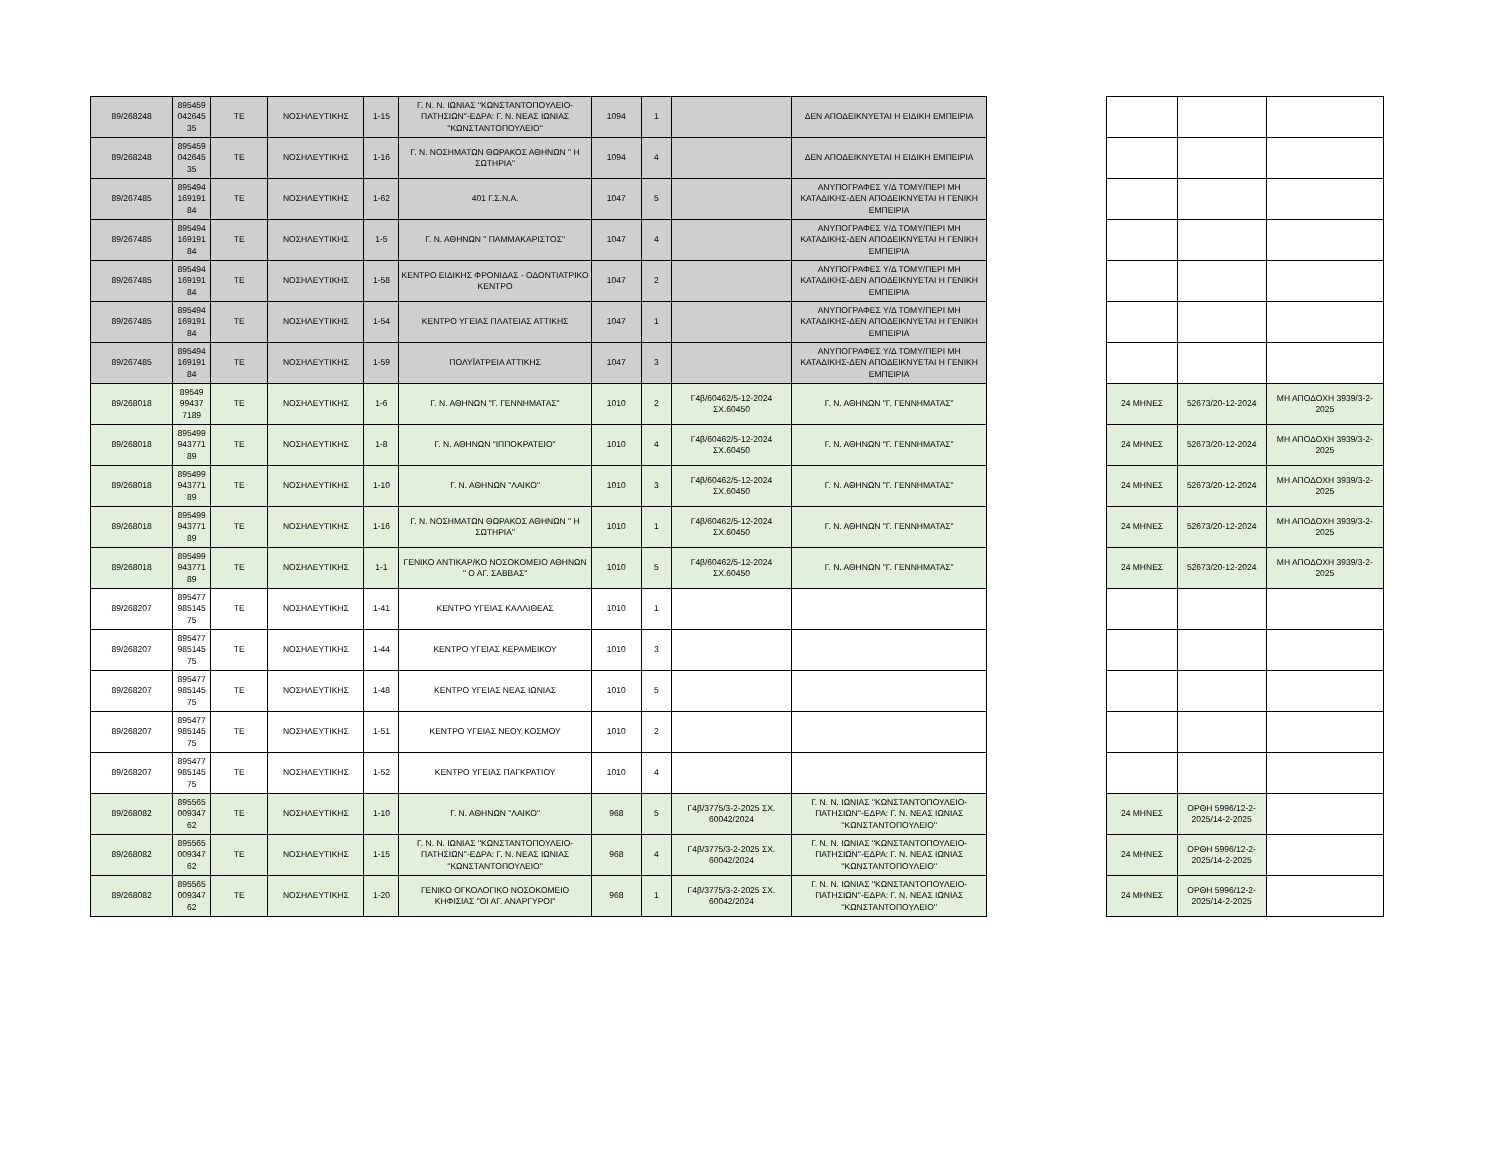| 89/268248 | 895459 042645 35 | ΤΕ | ΝΟΣΗΛΕΥΤΙΚΗΣ | 1-15 | Γ. Ν. Ν. ΙΩΝΙΑΣ ''ΚΩΝΣΤΑΝΤΟΠΟΥΛΕΙΟ-ΠΑΤΗΣΙΩΝ''-ΕΔΡΑ: Γ. Ν. ΝΕΑΣ ΙΩΝΙΑΣ ''ΚΩΝΣΤΑΝΤΟΠΟΥΛΕΙΟ'' | 1094 | 1 | | ΔΕΝ ΑΠΟΔΕΙΚΝΥΕΤΑΙ Η ΕΙΔΙΚΗ ΕΜΠΕΙΡΙΑ | | | | |
| 89/268248 | 895459 042645 35 | ΤΕ | ΝΟΣΗΛΕΥΤΙΚΗΣ | 1-16 | Γ. Ν. ΝΟΣΗΜΑΤΩΝ ΘΩΡΑΚΟΣ ΑΘΗΝΩΝ " Η ΣΩΤΗΡΙΑ" | 1094 | 4 | | ΔΕΝ ΑΠΟΔΕΙΚΝΥΕΤΑΙ Η ΕΙΔΙΚΗ ΕΜΠΕΙΡΙΑ | | | | |
| 89/267485 | 895494 169191 84 | ΤΕ | ΝΟΣΗΛΕΥΤΙΚΗΣ | 1-62 | 401 Γ.Σ.Ν.Α. | 1047 | 5 | | ΑΝΥΠΟΓΡΑΦΕΣ Υ/Δ ΤΟΜΥ/ΠΕΡΙ ΜΗ ΚΑΤΑΔΙΚΗΣ-ΔΕΝ ΑΠΟΔΕΙΚΝΥΕΤΑΙ Η ΓΕΝΙΚΗ ΕΜΠΕΙΡΙΑ | | | | |
| 89/267485 | 895494 169191 84 | ΤΕ | ΝΟΣΗΛΕΥΤΙΚΗΣ | 1-5 | Γ. Ν. ΑΘΗΝΩΝ " ΠΑΜΜΑΚΑΡΙΣΤΟΣ" | 1047 | 4 | | ΑΝΥΠΟΓΡΑΦΕΣ Υ/Δ ΤΟΜΥ/ΠΕΡΙ ΜΗ ΚΑΤΑΔΙΚΗΣ-ΔΕΝ ΑΠΟΔΕΙΚΝΥΕΤΑΙ Η ΓΕΝΙΚΗ ΕΜΠΕΙΡΙΑ | | | | |
| 89/267485 | 895494 169191 84 | ΤΕ | ΝΟΣΗΛΕΥΤΙΚΗΣ | 1-58 | ΚΕΝΤΡΟ ΕΙΔΙΚΗΣ ΦΡΟΝΙΔΑΣ - ΟΔΟΝΤΙΑΤΡΙΚΟ ΚΕΝΤΡΟ | 1047 | 2 | | ΑΝΥΠΟΓΡΑΦΕΣ Υ/Δ ΤΟΜΥ/ΠΕΡΙ ΜΗ ΚΑΤΑΔΙΚΗΣ-ΔΕΝ ΑΠΟΔΕΙΚΝΥΕΤΑΙ Η ΓΕΝΙΚΗ ΕΜΠΕΙΡΙΑ | | | | |
| 89/267485 | 895494 169191 84 | ΤΕ | ΝΟΣΗΛΕΥΤΙΚΗΣ | 1-54 | ΚΕΝΤΡΟ ΥΓΕΙΑΣ ΠΛΑΤΕΙΑΣ ΑΤΤΙΚΗΣ | 1047 | 1 | | ΑΝΥΠΟΓΡΑΦΕΣ Υ/Δ ΤΟΜΥ/ΠΕΡΙ ΜΗ ΚΑΤΑΔΙΚΗΣ-ΔΕΝ ΑΠΟΔΕΙΚΝΥΕΤΑΙ Η ΓΕΝΙΚΗ ΕΜΠΕΙΡΙΑ | | | | |
| 89/267485 | 895494 169191 84 | ΤΕ | ΝΟΣΗΛΕΥΤΙΚΗΣ | 1-59 | ΠΟΛΥΪΑΤΡΕΙΑ ΑΤΤΙΚΗΣ | 1047 | 3 | | ΑΝΥΠΟΓΡΑΦΕΣ Υ/Δ ΤΟΜΥ/ΠΕΡΙ ΜΗ ΚΑΤΑΔΙΚΗΣ-ΔΕΝ ΑΠΟΔΕΙΚΝΥΕΤΑΙ Η ΓΕΝΙΚΗ ΕΜΠΕΙΡΙΑ | | | | |
| 89/268018 | 89549 99437 7189 | ΤΕ | ΝΟΣΗΛΕΥΤΙΚΗΣ | 1-6 | Γ. Ν. ΑΘΗΝΩΝ "Γ. ΓΕΝΝΗΜΑΤΑΣ" | 1010 | 2 | Γ4β/60462/5-12-2024 ΣΧ.60450 | Γ. Ν. ΑΘΗΝΩΝ "Γ. ΓΕΝΝΗΜΑΤΑΣ" | | 24 ΜΗΝΕΣ | 52673/20-12-2024 | ΜΗ ΑΠΟΔΟΧΗ 3939/3-2-2025 |
| 89/268018 | 895499 943771 89 | ΤΕ | ΝΟΣΗΛΕΥΤΙΚΗΣ | 1-8 | Γ. Ν. ΑΘΗΝΩΝ "ΙΠΠΟΚΡΑΤΕΙΟ" | 1010 | 4 | Γ4β/60462/5-12-2024 ΣΧ.60450 | Γ. Ν. ΑΘΗΝΩΝ "Γ. ΓΕΝΝΗΜΑΤΑΣ" | | 24 ΜΗΝΕΣ | 52673/20-12-2024 | ΜΗ ΑΠΟΔΟΧΗ 3939/3-2-2025 |
| 89/268018 | 895499 943771 89 | ΤΕ | ΝΟΣΗΛΕΥΤΙΚΗΣ | 1-10 | Γ. Ν. ΑΘΗΝΩΝ "ΛΑΙΚΟ" | 1010 | 3 | Γ4β/60462/5-12-2024 ΣΧ.60450 | Γ. Ν. ΑΘΗΝΩΝ "Γ. ΓΕΝΝΗΜΑΤΑΣ" | | 24 ΜΗΝΕΣ | 52673/20-12-2024 | ΜΗ ΑΠΟΔΟΧΗ 3939/3-2-2025 |
| 89/268018 | 895499 943771 89 | ΤΕ | ΝΟΣΗΛΕΥΤΙΚΗΣ | 1-16 | Γ. Ν. ΝΟΣΗΜΑΤΩΝ ΘΩΡΑΚΟΣ ΑΘΗΝΩΝ " Η ΣΩΤΗΡΙΑ" | 1010 | 1 | Γ4β/60462/5-12-2024 ΣΧ.60450 | Γ. Ν. ΑΘΗΝΩΝ "Γ. ΓΕΝΝΗΜΑΤΑΣ" | | 24 ΜΗΝΕΣ | 52673/20-12-2024 | ΜΗ ΑΠΟΔΟΧΗ 3939/3-2-2025 |
| 89/268018 | 895499 943771 89 | ΤΕ | ΝΟΣΗΛΕΥΤΙΚΗΣ | 1-1 | ΓΕΝΙΚΟ ΑΝΤΙΚΑΡ/ΚΟ ΝΟΣΟΚΟΜΕΙΟ ΑΘΗΝΩΝ " Ο ΑΓ. ΣΑΒΒΑΣ" | 1010 | 5 | Γ4β/60462/5-12-2024 ΣΧ.60450 | Γ. Ν. ΑΘΗΝΩΝ "Γ. ΓΕΝΝΗΜΑΤΑΣ" | | 24 ΜΗΝΕΣ | 52673/20-12-2024 | ΜΗ ΑΠΟΔΟΧΗ 3939/3-2-2025 |
| 89/268207 | 895477 985145 75 | ΤΕ | ΝΟΣΗΛΕΥΤΙΚΗΣ | 1-41 | ΚΕΝΤΡΟ ΥΓΕΙΑΣ ΚΑΛΛΙΘΕΑΣ | 1010 | 1 | | | | | | |
| 89/268207 | 895477 985145 75 | ΤΕ | ΝΟΣΗΛΕΥΤΙΚΗΣ | 1-44 | ΚΕΝΤΡΟ ΥΓΕΙΑΣ ΚΕΡΑΜΕΙΚΟΥ | 1010 | 3 | | | | | | |
| 89/268207 | 895477 985145 75 | ΤΕ | ΝΟΣΗΛΕΥΤΙΚΗΣ | 1-48 | ΚΕΝΤΡΟ ΥΓΕΙΑΣ ΝΕΑΣ ΙΩΝΙΑΣ | 1010 | 5 | | | | | | |
| 89/268207 | 895477 985145 75 | ΤΕ | ΝΟΣΗΛΕΥΤΙΚΗΣ | 1-51 | ΚΕΝΤΡΟ ΥΓΕΙΑΣ ΝΕΟΥ ΚΟΣΜΟΥ | 1010 | 2 | | | | | | |
| 89/268207 | 895477 985145 75 | ΤΕ | ΝΟΣΗΛΕΥΤΙΚΗΣ | 1-52 | ΚΕΝΤΡΟ ΥΓΕΙΑΣ ΠΑΓΚΡΑΤΙΟΥ | 1010 | 4 | | | | | | |
| 89/268082 | 895565 009347 62 | ΤΕ | ΝΟΣΗΛΕΥΤΙΚΗΣ | 1-10 | Γ. Ν. ΑΘΗΝΩΝ "ΛΑΙΚΟ" | 968 | 5 | Γ4β/3775/3-2-2025 ΣΧ. 60042/2024 | Γ. Ν. Ν. ΙΩΝΙΑΣ ''ΚΩΝΣΤΑΝΤΟΠΟΥΛΕΙΟ-ΠΑΤΗΣΙΩΝ''-ΕΔΡΑ: Γ. Ν. ΝΕΑΣ ΙΩΝΙΑΣ ''ΚΩΝΣΤΑΝΤΟΠΟΥΛΕΙΟ'' | | 24 ΜΗΝΕΣ | ΟΡΘΗ 5996/12-2-2025/14-2-2025 | |
| 89/268082 | 895565 009347 62 | ΤΕ | ΝΟΣΗΛΕΥΤΙΚΗΣ | 1-15 | Γ. Ν. Ν. ΙΩΝΙΑΣ ''ΚΩΝΣΤΑΝΤΟΠΟΥΛΕΙΟ-ΠΑΤΗΣΙΩΝ''-ΕΔΡΑ: Γ. Ν. ΝΕΑΣ ΙΩΝΙΑΣ ''ΚΩΝΣΤΑΝΤΟΠΟΥΛΕΙΟ'' | 968 | 4 | Γ4β/3775/3-2-2025 ΣΧ. 60042/2024 | Γ. Ν. Ν. ΙΩΝΙΑΣ ''ΚΩΝΣΤΑΝΤΟΠΟΥΛΕΙΟ-ΠΑΤΗΣΙΩΝ''-ΕΔΡΑ: Γ. Ν. ΝΕΑΣ ΙΩΝΙΑΣ ''ΚΩΝΣΤΑΝΤΟΠΟΥΛΕΙΟ'' | | 24 ΜΗΝΕΣ | ΟΡΘΗ 5996/12-2-2025/14-2-2025 | |
| 89/268082 | 895565 009347 62 | ΤΕ | ΝΟΣΗΛΕΥΤΙΚΗΣ | 1-20 | ΓΕΝΙΚΟ ΟΓΚΟΛΟΓΙΚΟ ΝΟΣΟΚΟΜΕΙΟ ΚΗΦΙΣΙΑΣ "ΟΙ ΑΓ. ΑΝΑΡΓΥΡΟΙ" | 968 | 1 | Γ4β/3775/3-2-2025 ΣΧ. 60042/2024 | Γ. Ν. Ν. ΙΩΝΙΑΣ ''ΚΩΝΣΤΑΝΤΟΠΟΥΛΕΙΟ-ΠΑΤΗΣΙΩΝ''-ΕΔΡΑ: Γ. Ν. ΝΕΑΣ ΙΩΝΙΑΣ ''ΚΩΝΣΤΑΝΤΟΠΟΥΛΕΙΟ'' | | 24 ΜΗΝΕΣ | ΟΡΘΗ 5996/12-2-2025/14-2-2025 | |